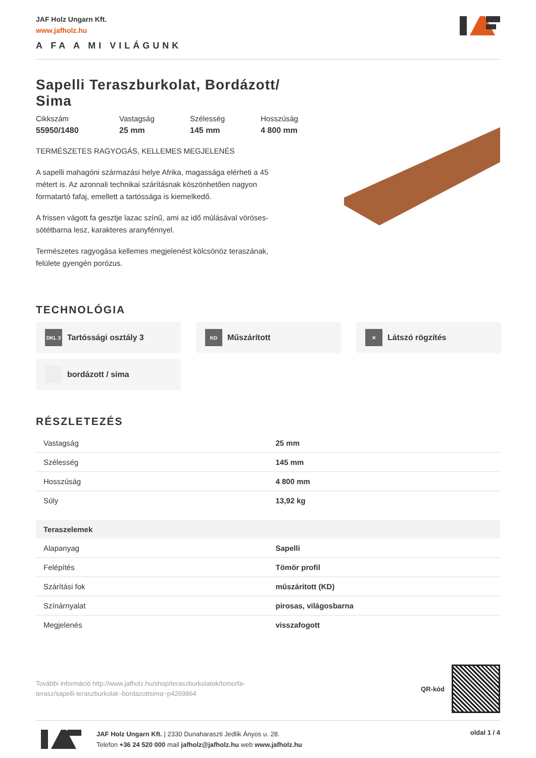JAF Holz Ungarn Kft.
www.jafholz.hu
A FA A MI VILÁGUNK
Sapelli Teraszburkolat, Bordázott/ Sima
Cikkszám
55950/1480
Vastagság
25 mm
Szélesség
145 mm
Hosszúság
4 800 mm
TERMÉSZETES RAGYOGÁS, KELLEMES MEGJELENÉS
A sapelli mahagóni származási helye Afrika, magassága elérheti a 45 métert is. Az azonnali technikai szárításnak köszönhetően nagyon formatartó fafaj, emellett a tartóssága is kiemelkedő.
A frissen vágott fa gesztje lazac színű, ami az idő múlásával vöröses-sötétbarna lesz, karakteres aranyfénnyel.
Természetes ragyogása kellemes megjelenést kölcsönöz teraszának, felülete gyengén porózus.
TECHNOLÓGIA
DKL 3 Tartóssági osztály 3
KD Műszárított
✕ Látszó rögzítés
bordázott / sima
RÉSZLETEZÉS
| Vastagság | 25 mm |
| Szélesség | 145 mm |
| Hosszúság | 4 800 mm |
| Súly | 13,92 kg |
| Teraszelemek | |
| Alapanyag | Sapelli |
| Felépítés | Tömör profil |
| Szárítási fok | műszárított (KD) |
| Színárnyalat | pirosas, világosbarna |
| Megjelenés | visszafogott |
További információ http://www.jafholz.hu/shop/teraszburkolatok/tomorfa-terasz/sapelli-teraszburkolat--bordazottsima~p4269864
QR-kód
JAF Holz Ungarn Kft. | 2330 Dunaharaszti Jedlik Ányos u. 28.
Telefon +36 24 520 000 mail jafholz@jafholz.hu web www.jafholz.hu
oldal 1 / 4